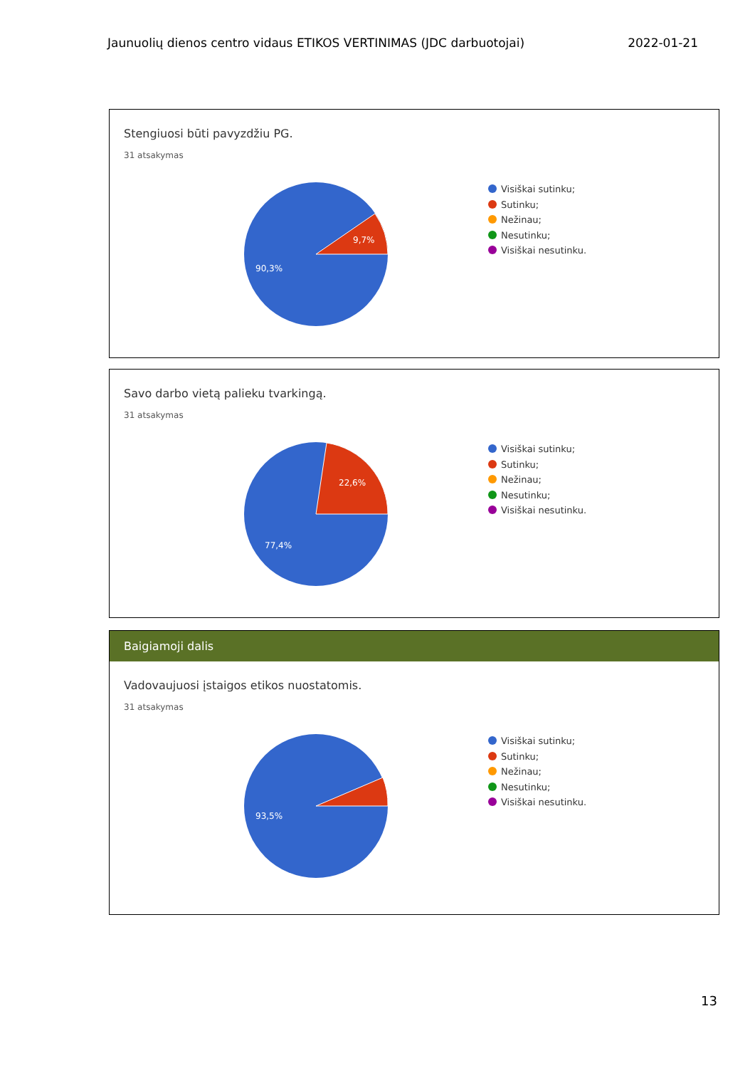Jaunuolių dienos centro vidaus ETIKOS VERTINIMAS (JDC darbuotojai) 2022-01-21
Stengiuosi būti pavyzdžiu PG.
31 atsakymas
9,7%
90,3%
Visiškai sutinku;
Sutinku;
Nežinau;
Nesutinku;
Visiškai nesutinku.
Savo darbo vietą palieku tvarkingą.
31 atsakymas
22,6%
77,4%
Visiškai sutinku;
Sutinku;
Nežinau;
Nesutinku;
Visiškai nesutinku.
Baigiamoji dalis
Vadovaujuosi įstaigos etikos nuostatomis.
31 atsakymas
93,5%
Visiškai sutinku;
Sutinku;
Nežinau;
Nesutinku;
Visiškai nesutinku.
13